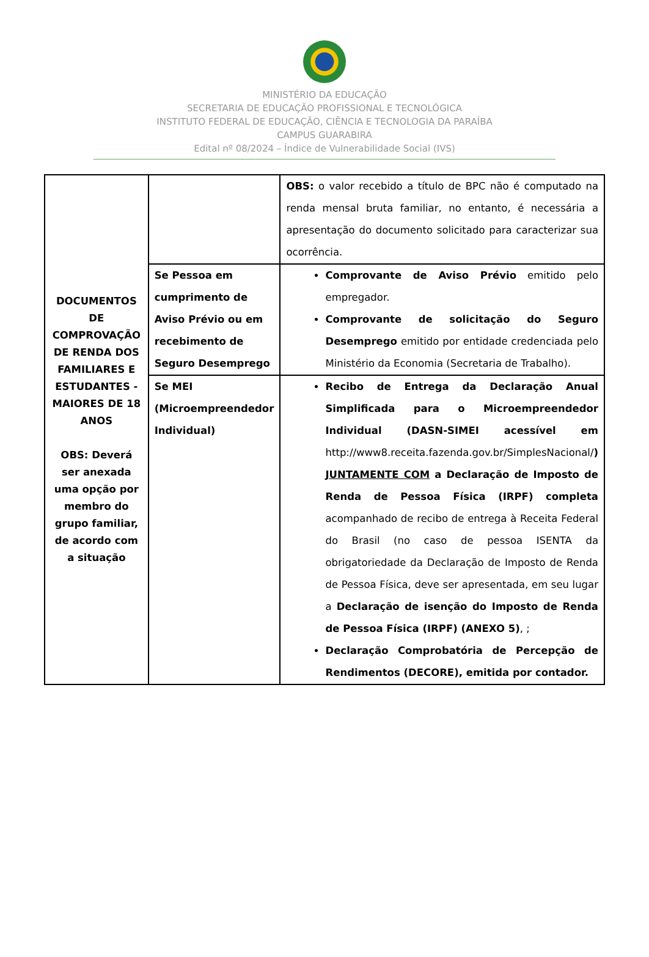MINISTÉRIO DA EDUCAÇÃO
SECRETARIA DE EDUCAÇÃO PROFISSIONAL E TECNOLÓGICA
INSTITUTO FEDERAL DE EDUCAÇÃO, CIÊNCIA E TECNOLOGIA DA PARAÍBA
CAMPUS GUARABIRA
Edital nº 08/2024 – Índice de Vulnerabilidade Social (IVS)
| DOCUMENTOS DE COMPROVAÇÃO DE RENDA DOS FAMILIARES E ESTUDANTES - MAIORES DE 18 ANOS OBS: Deverá ser anexada uma opção por membro do grupo familiar, de acordo com a situação | | OBS: o valor recebido a título de BPC não é computado na renda mensal bruta familiar, no entanto, é necessária a apresentação do documento solicitado para caracterizar sua ocorrência. |
| | Se Pessoa em cumprimento de Aviso Prévio ou em recebimento de Seguro Desemprego | Comprovante de Aviso Prévio emitido pelo empregador. Comprovante de solicitação do Seguro Desemprego emitido por entidade credenciada pelo Ministério da Economia (Secretaria de Trabalho). |
| | Se MEI (Microempreendedor Individual) | Recibo de Entrega da Declaração Anual Simplificada para o Microempreendedor Individual (DASN-SIMEI acessível em http://www8.receita.fazenda.gov.br/SimplesNacional/ ) JUNTAMENTE COM a Declaração de Imposto de Renda de Pessoa Física (IRPF) completa acompanhado de recibo de entrega à Receita Federal do Brasil (no caso de pessoa ISENTA da obrigatoriedade da Declaração de Imposto de Renda de Pessoa Física, deve ser apresentada, em seu lugar a Declaração de isenção do Imposto de Renda de Pessoa Física (IRPF) (ANEXO 5) , ; Declaração Comprobatória de Percepção de Rendimentos (DECORE), emitida por contador. |